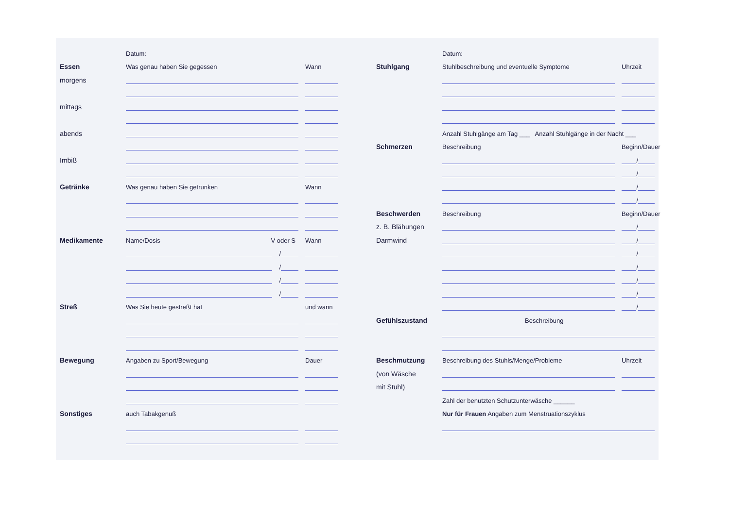Datum:
Essen Was genau haben Sie gegessen Wann
morgens
mittags
abends
Imbiß
Getränke Was genau haben Sie getrunken Wann
Medikamente Name/Dosis V oder S Wann
/
/
/
/
Streß Was Sie heute gestreßt hat und wann
Bewegung Angaben zu Sport/Bewegung Dauer
Sonstiges auch Tabakgenuß
Datum:
Stuhlgang Stuhlbeschreibung und eventuelle Symptome Uhrzeit
Anzahl Stuhlgänge am Tag ___ Anzahl Stuhlgänge in der Nacht ___
Schmerzen Beschreibung Beginn/Dauer
/
/
/
/
Beschwerden Beschreibung Beginn/Dauer
z. B. Blähungen /
Darmwind /
/
/
/
/
/
Gefühlszustand Beschreibung
Beschmutzung Beschreibung des Stuhls/Menge/Probleme Uhrzeit
(von Wäsche
mit Stuhl)
Zahl der benutzten Schutzunterwäsche ______
Nur für Frauen Angaben zum Menstruationszyklus